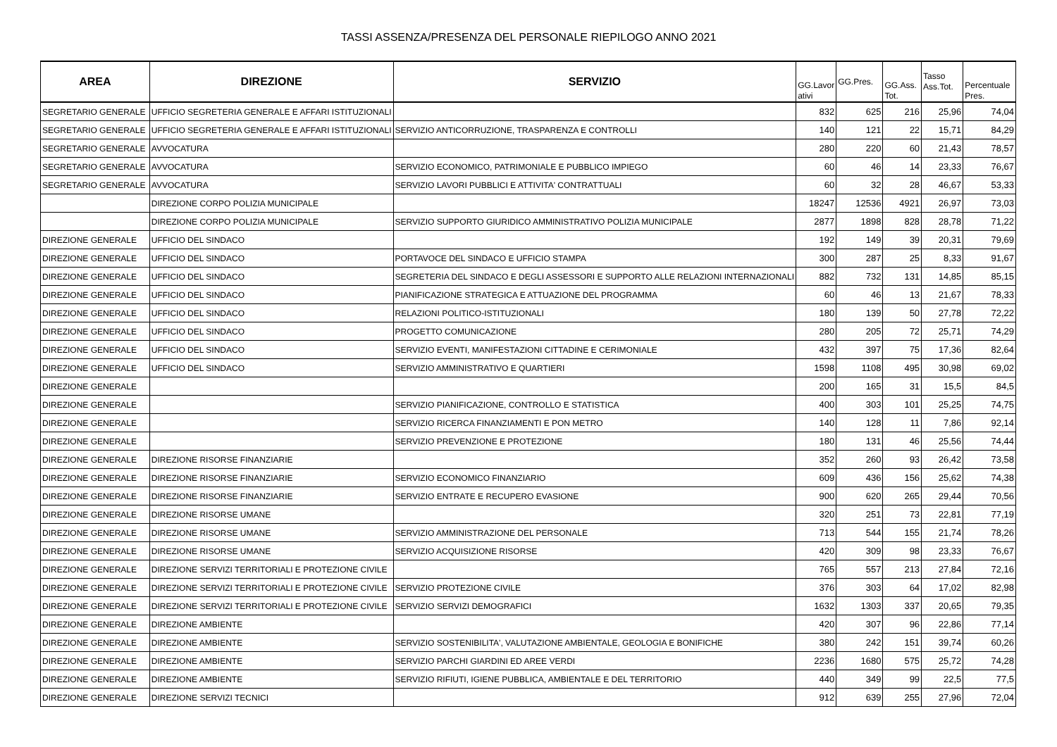TASSI ASSENZA/PRESENZA DEL PERSONALE RIEPILOGO ANNO 2021
| AREA | DIREZIONE | SERVIZIO | GG.Lavor ativi | GG.Pres. | GG.Ass. Tot. | Tasso Ass.Tot. | Percentuale Pres. |
| --- | --- | --- | --- | --- | --- | --- | --- |
| SEGRETARIO GENERALE | UFFICIO SEGRETERIA GENERALE E AFFARI ISTITUZIONALI | | 832 | 625 | 216 | 25,96 | 74,04 |
| SEGRETARIO GENERALE | UFFICIO SEGRETERIA GENERALE E AFFARI ISTITUZIONALI | SERVIZIO ANTICORRUZIONE, TRASPARENZA E CONTROLLI | 140 | 121 | 22 | 15,71 | 84,29 |
| SEGRETARIO GENERALE | AVVOCATURA | | 280 | 220 | 60 | 21,43 | 78,57 |
| SEGRETARIO GENERALE | AVVOCATURA | SERVIZIO ECONOMICO, PATRIMONIALE E PUBBLICO IMPIEGO | 60 | 46 | 14 | 23,33 | 76,67 |
| SEGRETARIO GENERALE | AVVOCATURA | SERVIZIO LAVORI PUBBLICI E ATTIVITA' CONTRATTUALI | 60 | 32 | 28 | 46,67 | 53,33 |
| | DIREZIONE CORPO POLIZIA MUNICIPALE | | 18247 | 12536 | 4921 | 26,97 | 73,03 |
| | DIREZIONE CORPO POLIZIA MUNICIPALE | SERVIZIO SUPPORTO GIURIDICO AMMINISTRATIVO POLIZIA MUNICIPALE | 2877 | 1898 | 828 | 28,78 | 71,22 |
| DIREZIONE GENERALE | UFFICIO DEL SINDACO | | 192 | 149 | 39 | 20,31 | 79,69 |
| DIREZIONE GENERALE | UFFICIO DEL SINDACO | PORTAVOCE DEL SINDACO E UFFICIO STAMPA | 300 | 287 | 25 | 8,33 | 91,67 |
| DIREZIONE GENERALE | UFFICIO DEL SINDACO | SEGRETERIA DEL SINDACO E DEGLI ASSESSORI E SUPPORTO ALLE RELAZIONI INTERNAZIONALI | 882 | 732 | 131 | 14,85 | 85,15 |
| DIREZIONE GENERALE | UFFICIO DEL SINDACO | PIANIFICAZIONE STRATEGICA E ATTUAZIONE DEL PROGRAMMA | 60 | 46 | 13 | 21,67 | 78,33 |
| DIREZIONE GENERALE | UFFICIO DEL SINDACO | RELAZIONI POLITICO-ISTITUZIONALI | 180 | 139 | 50 | 27,78 | 72,22 |
| DIREZIONE GENERALE | UFFICIO DEL SINDACO | PROGETTO COMUNICAZIONE | 280 | 205 | 72 | 25,71 | 74,29 |
| DIREZIONE GENERALE | UFFICIO DEL SINDACO | SERVIZIO EVENTI, MANIFESTAZIONI CITTADINE E CERIMONIALE | 432 | 397 | 75 | 17,36 | 82,64 |
| DIREZIONE GENERALE | UFFICIO DEL SINDACO | SERVIZIO AMMINISTRATIVO E QUARTIERI | 1598 | 1108 | 495 | 30,98 | 69,02 |
| DIREZIONE GENERALE | | | 200 | 165 | 31 | 15,5 | 84,5 |
| DIREZIONE GENERALE | | SERVIZIO PIANIFICAZIONE, CONTROLLO E STATISTICA | 400 | 303 | 101 | 25,25 | 74,75 |
| DIREZIONE GENERALE | | SERVIZIO RICERCA FINANZIAMENTI E PON METRO | 140 | 128 | 11 | 7,86 | 92,14 |
| DIREZIONE GENERALE | | SERVIZIO PREVENZIONE E PROTEZIONE | 180 | 131 | 46 | 25,56 | 74,44 |
| DIREZIONE GENERALE | DIREZIONE RISORSE FINANZIARIE | | 352 | 260 | 93 | 26,42 | 73,58 |
| DIREZIONE GENERALE | DIREZIONE RISORSE FINANZIARIE | SERVIZIO ECONOMICO FINANZIARIO | 609 | 436 | 156 | 25,62 | 74,38 |
| DIREZIONE GENERALE | DIREZIONE RISORSE FINANZIARIE | SERVIZIO ENTRATE E RECUPERO EVASIONE | 900 | 620 | 265 | 29,44 | 70,56 |
| DIREZIONE GENERALE | DIREZIONE RISORSE UMANE | | 320 | 251 | 73 | 22,81 | 77,19 |
| DIREZIONE GENERALE | DIREZIONE RISORSE UMANE | SERVIZIO AMMINISTRAZIONE DEL PERSONALE | 713 | 544 | 155 | 21,74 | 78,26 |
| DIREZIONE GENERALE | DIREZIONE RISORSE UMANE | SERVIZIO ACQUISIZIONE RISORSE | 420 | 309 | 98 | 23,33 | 76,67 |
| DIREZIONE GENERALE | DIREZIONE SERVIZI TERRITORIALI E PROTEZIONE CIVILE | | 765 | 557 | 213 | 27,84 | 72,16 |
| DIREZIONE GENERALE | DIREZIONE SERVIZI TERRITORIALI E PROTEZIONE CIVILE | SERVIZIO PROTEZIONE CIVILE | 376 | 303 | 64 | 17,02 | 82,98 |
| DIREZIONE GENERALE | DIREZIONE SERVIZI TERRITORIALI E PROTEZIONE CIVILE | SERVIZIO SERVIZI DEMOGRAFICI | 1632 | 1303 | 337 | 20,65 | 79,35 |
| DIREZIONE GENERALE | DIREZIONE AMBIENTE | | 420 | 307 | 96 | 22,86 | 77,14 |
| DIREZIONE GENERALE | DIREZIONE AMBIENTE | SERVIZIO SOSTENIBILITA', VALUTAZIONE AMBIENTALE, GEOLOGIA E BONIFICHE | 380 | 242 | 151 | 39,74 | 60,26 |
| DIREZIONE GENERALE | DIREZIONE AMBIENTE | SERVIZIO PARCHI GIARDINI ED AREE VERDI | 2236 | 1680 | 575 | 25,72 | 74,28 |
| DIREZIONE GENERALE | DIREZIONE AMBIENTE | SERVIZIO RIFIUTI, IGIENE PUBBLICA, AMBIENTALE E DEL TERRITORIO | 440 | 349 | 99 | 22,5 | 77,5 |
| DIREZIONE GENERALE | DIREZIONE SERVIZI TECNICI | | 912 | 639 | 255 | 27,96 | 72,04 |